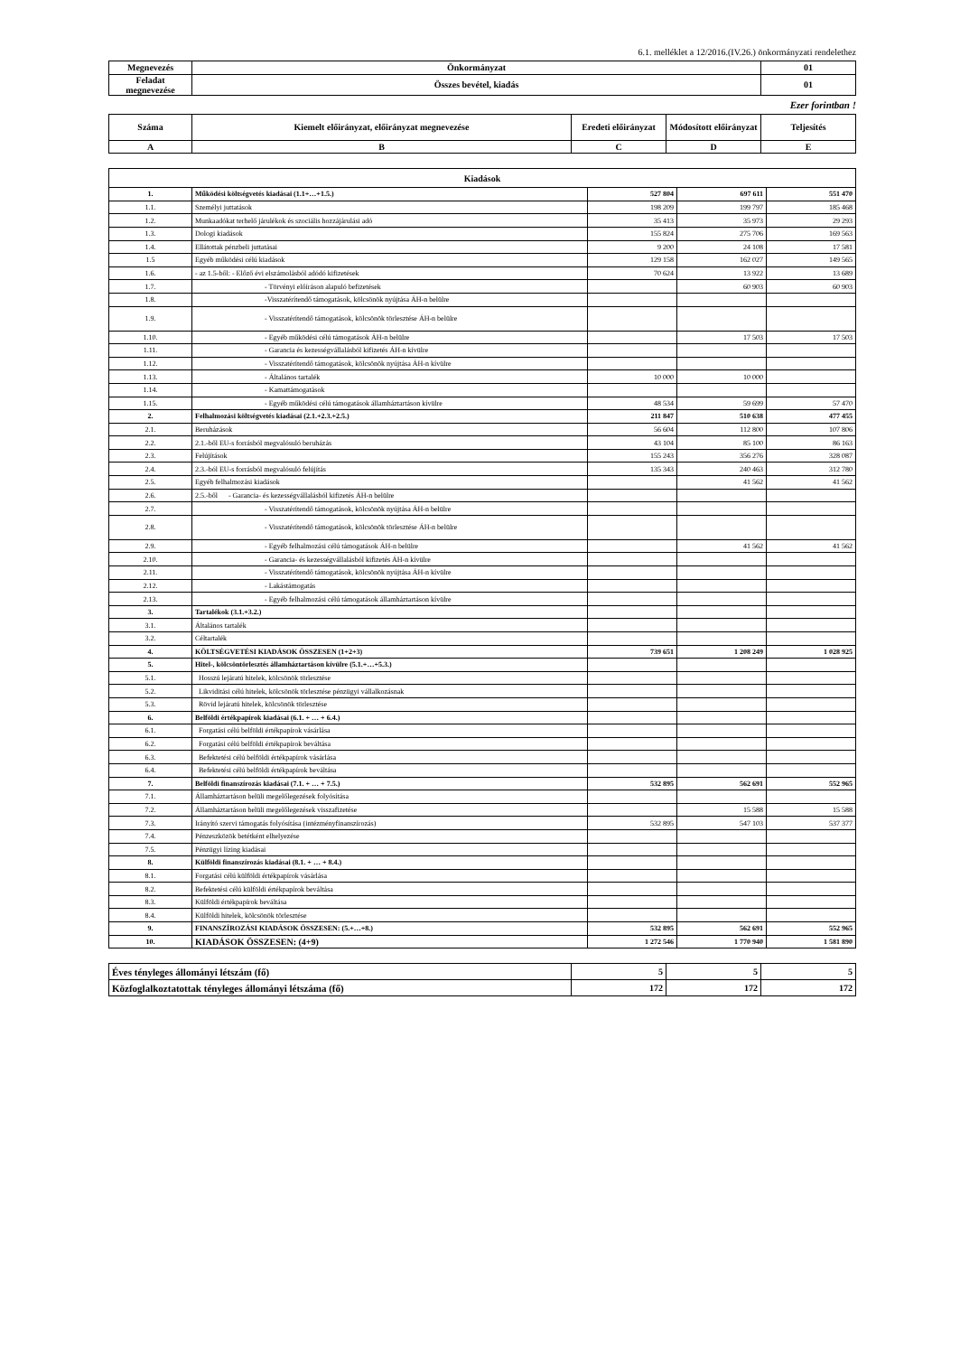6.1. melléklet a 12/2016.(IV.26.) önkormányzati rendelethez
| Megnevezés | Önkormányzat | 01 |
| --- | --- | --- |
| Feladat megnevezése | Összes bevétel, kiadás | 01 |
Ezer forintban !
| Száma | Kiemelt előirányzat, előirányzat megnevezése | Eredeti előirányzat | Módosított előirányzat | Teljesítés |
| --- | --- | --- | --- | --- |
| A | B | C | D | E |
| Kiadások | | | | |
| --- | --- | --- | --- | --- |
| 1. | Működési költségvetés kiadásai (1.1+…+1.5.) | 527 804 | 697 611 | 551 470 |
| 1.1. | Személyi juttatások | 198 209 | 199 797 | 185 468 |
| 1.2. | Munkaadókat terhelő járulékok és szociális hozzájárulási adó | 35 413 | 35 973 | 29 293 |
| 1.3. | Dologi kiadások | 155 824 | 275 706 | 169 563 |
| 1.4. | Ellátottak pénzbeli juttatásai | 9 200 | 24 108 | 17 581 |
| 1.5 | Egyéb működési célú kiadások | 129 158 | 162 027 | 149 565 |
| 1.6. | - az 1.5-ből: - Előző évi elszámolásból adódó kifizetések | 70 624 | 13 922 | 13 689 |
| 1.7. | - Törvényi előíráson alapuló befizetések | | 60 903 | 60 903 |
| 1.8. | -Visszatérítendő támogatások, kölcsönök nyújtása ÁH-n belülre | | | |
| 1.9. | - Visszatérítendő támogatások, kölcsönök törlesztése ÁH-n belülre | | | |
| 1.10. | - Egyéb működési célú támogatások ÁH-n belülre | | 17 503 | 17 503 |
| 1.11. | - Garancia és kezességvállalásból kifizetés ÁH-n kívülre | | | |
| 1.12. | - Visszatérítendő támogatások, kölcsönök nyújtása ÁH-n kívülre | | | |
| 1.13. | - Általános tartalék | 10 000 | 10 000 | |
| 1.14. | - Kamattámogatások | | | |
| 1.15. | - Egyéb működési célú támogatások államháztartáson kívülre | 48 534 | 59 699 | 57 470 |
| 2. | Felhalmozási költségvetés kiadásai (2.1.+2.3.+2.5.) | 211 847 | 510 638 | 477 455 |
| 2.1. | Beruházások | 56 604 | 112 800 | 107 806 |
| 2.2. | 2.1.-ből EU-s forrásból megvalósuló beruházás | 43 104 | 85 100 | 86 163 |
| 2.3. | Felújítások | 155 243 | 356 276 | 328 087 |
| 2.4. | 2.3.-ból EU-s forrásból megvalósuló felújítás | 135 343 | 240 463 | 312 780 |
| 2.5. | Egyéb felhalmozási kiadások | | 41 562 | 41 562 |
| 2.6. | 2.5.-ből - Garancia- és kezességvállalásból kifizetés ÁH-n belülre | | | |
| 2.7. | - Visszatérítendő támogatások, kölcsönök nyújtása ÁH-n belülre | | | |
| 2.8. | - Visszatérítendő támogatások, kölcsönök törlesztése ÁH-n belülre | | | |
| 2.9. | - Egyéb felhalmozási célú támogatások ÁH-n belülre | | 41 562 | 41 562 |
| 2.10. | - Garancia- és kezességvállalásból kifizetés ÁH-n kívülre | | | |
| 2.11. | - Visszatérítendő támogatások, kölcsönök nyújtása ÁH-n kívülre | | | |
| 2.12. | - Lakástámogatás | | | |
| 2.13. | - Egyéb felhalmozási célú támogatások államháztartáson kívülre | | | |
| 3. | Tartalékok (3.1.+3.2.) | | | |
| 3.1. | Általános tartalék | | | |
| 3.2. | Céltartalék | | | |
| 4. | KÖLTSÉGVETÉSI KIADÁSOK ÖSSZESEN (1+2+3) | 739 651 | 1 208 249 | 1 028 925 |
| 5. | Hitel-, kölcsöntörlesztés államháztartáson kívülre (5.1.+…+5.3.) | | | |
| 5.1. | Hosszú lejáratú hitelek, kölcsönök törlesztése | | | |
| 5.2. | Likviditási célú hitelek, kölcsönök törlesztése pénzügyi vállalkozásnak | | | |
| 5.3. | Rövid lejáratú hitelek, kölcsönök törlesztése | | | |
| 6. | Belföldi értékpapírok kiadásai (6.1. + … + 6.4.) | | | |
| 6.1. | Forgatási célú belföldi értékpapírok vásárlása | | | |
| 6.2. | Forgatási célú belföldi értékpapírok beváltása | | | |
| 6.3. | Befektetési célú belföldi értékpapírok vásárlása | | | |
| 6.4. | Befektetési célú belföldi értékpapírok beváltása | | | |
| 7. | Belföldi finanszírozás kiadásai (7.1. + … + 7.5.) | 532 895 | 562 691 | 552 965 |
| 7.1. | Államháztartáson belüli megelőlegezések folyósítása | | | |
| 7.2. | Államháztartáson belüli megelőlegezések visszafizetése | | 15 588 | 15 588 |
| 7.3. | Irányító szervi támogatás folyósítása (intézményfinanszírozás) | 532 895 | 547 103 | 537 377 |
| 7.4. | Pénzeszközök betétként elhelyezése | | | |
| 7.5. | Pénzügyi lízing kiadásai | | | |
| 8. | Külföldi finanszírozás kiadásai (8.1. + … + 8.4.) | | | |
| 8.1. | Forgatási célú külföldi értékpapírok vásárlása | | | |
| 8.2. | Befektetési célú külföldi értékpapírok beváltása | | | |
| 8.3. | Külföldi értékpapírok beváltása | | | |
| 8.4. | Külföldi hitelek, kölcsönök törlesztése | | | |
| 9. | FINANSZÍROZÁSI KIADÁSOK ÖSSZESEN: (5.+…+8.) | 532 895 | 562 691 | 552 965 |
| 10. | KIADÁSOK ÖSSZESEN: (4+9) | 1 272 546 | 1 770 940 | 1 581 890 |
| Éves tényleges állományi létszám (fő) | 5 | 5 | 5 |
| Közfoglalkoztatottak tényleges állományi létszáma (fő) | 172 | 172 | 172 |